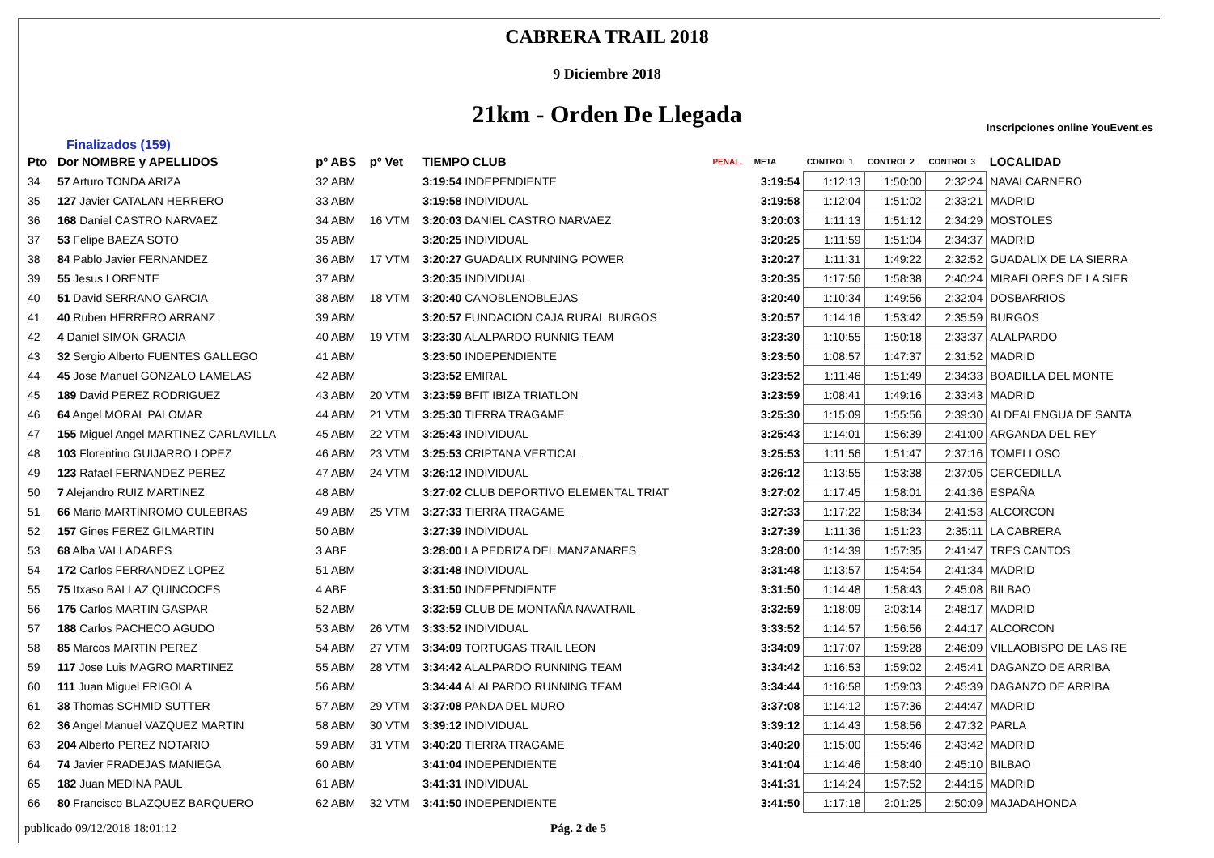CABRERA TRAIL 2018
9 Diciembre 2018
21km - Orden De Llegada
Inscripciones online YouEvent.es
Finalizados (159)
| Pto | Dor NOMBRE y APELLIDOS | pº ABS | pº Vet | TIEMPO CLUB | PENAL. | META | CONTROL 1 | CONTROL 2 | CONTROL 3 | LOCALIDAD |
| --- | --- | --- | --- | --- | --- | --- | --- | --- | --- | --- |
| 34 | 57 Arturo TONDA ARIZA | 32 ABM | | 3:19:54 INDEPENDIENTE | | 3:19:54 | 1:12:13 | 1:50:00 | 2:32:24 | NAVALCARNERO |
| 35 | 127 Javier CATALAN HERRERO | 33 ABM | | 3:19:58 INDIVIDUAL | | 3:19:58 | 1:12:04 | 1:51:02 | 2:33:21 | MADRID |
| 36 | 168 Daniel CASTRO NARVAEZ | 34 ABM | 16 VTM | 3:20:03 DANIEL CASTRO NARVAEZ | | 3:20:03 | 1:11:13 | 1:51:12 | 2:34:29 | MOSTOLES |
| 37 | 53 Felipe BAEZA SOTO | 35 ABM | | 3:20:25 INDIVIDUAL | | 3:20:25 | 1:11:59 | 1:51:04 | 2:34:37 | MADRID |
| 38 | 84 Pablo Javier FERNANDEZ | 36 ABM | 17 VTM | 3:20:27 GUADALIX RUNNING POWER | | 3:20:27 | 1:11:31 | 1:49:22 | 2:32:52 | GUADALIX DE LA SIERRA |
| 39 | 55 Jesus LORENTE | 37 ABM | | 3:20:35 INDIVIDUAL | | 3:20:35 | 1:17:56 | 1:58:38 | 2:40:24 | MIRAFLORES DE LA SIER |
| 40 | 51 David SERRANO GARCIA | 38 ABM | 18 VTM | 3:20:40 CANOBLENOBLEJAS | | 3:20:40 | 1:10:34 | 1:49:56 | 2:32:04 | DOSBARRIOS |
| 41 | 40 Ruben HERRERO ARRANZ | 39 ABM | | 3:20:57 FUNDACION CAJA RURAL BURGOS | | 3:20:57 | 1:14:16 | 1:53:42 | 2:35:59 | BURGOS |
| 42 | 4 Daniel SIMON GRACIA | 40 ABM | 19 VTM | 3:23:30 ALALPARDO RUNNIG TEAM | | 3:23:30 | 1:10:55 | 1:50:18 | 2:33:37 | ALALPARDO |
| 43 | 32 Sergio Alberto FUENTES GALLEGO | 41 ABM | | 3:23:50 INDEPENDIENTE | | 3:23:50 | 1:08:57 | 1:47:37 | 2:31:52 | MADRID |
| 44 | 45 Jose Manuel GONZALO LAMELAS | 42 ABM | | 3:23:52 EMIRAL | | 3:23:52 | 1:11:46 | 1:51:49 | 2:34:33 | BOADILLA DEL MONTE |
| 45 | 189 David PEREZ RODRIGUEZ | 43 ABM | 20 VTM | 3:23:59 BFIT IBIZA TRIATLON | | 3:23:59 | 1:08:41 | 1:49:16 | 2:33:43 | MADRID |
| 46 | 64 Angel MORAL PALOMAR | 44 ABM | 21 VTM | 3:25:30 TIERRA TRAGAME | | 3:25:30 | 1:15:09 | 1:55:56 | 2:39:30 | ALDEALENGUA DE SANTA |
| 47 | 155 Miguel Angel MARTINEZ CARLAVILLA | 45 ABM | 22 VTM | 3:25:43 INDIVIDUAL | | 3:25:43 | 1:14:01 | 1:56:39 | 2:41:00 | ARGANDA DEL REY |
| 48 | 103 Florentino GUIJARRO LOPEZ | 46 ABM | 23 VTM | 3:25:53 CRIPTANA VERTICAL | | 3:25:53 | 1:11:56 | 1:51:47 | 2:37:16 | TOMELLOSO |
| 49 | 123 Rafael FERNANDEZ PEREZ | 47 ABM | 24 VTM | 3:26:12 INDIVIDUAL | | 3:26:12 | 1:13:55 | 1:53:38 | 2:37:05 | CERCEDILLA |
| 50 | 7 Alejandro RUIZ MARTINEZ | 48 ABM | | 3:27:02 CLUB DEPORTIVO ELEMENTAL TRIAT | | 3:27:02 | 1:17:45 | 1:58:01 | 2:41:36 | ESPAÑA |
| 51 | 66 Mario MARTINROMO CULEBRAS | 49 ABM | 25 VTM | 3:27:33 TIERRA TRAGAME | | 3:27:33 | 1:17:22 | 1:58:34 | 2:41:53 | ALCORCON |
| 52 | 157 Gines FEREZ GILMARTIN | 50 ABM | | 3:27:39 INDIVIDUAL | | 3:27:39 | 1:11:36 | 1:51:23 | 2:35:11 | LA CABRERA |
| 53 | 68 Alba VALLADARES | 3 ABF | | 3:28:00 LA PEDRIZA DEL MANZANARES | | 3:28:00 | 1:14:39 | 1:57:35 | 2:41:47 | TRES CANTOS |
| 54 | 172 Carlos FERRANDEZ LOPEZ | 51 ABM | | 3:31:48 INDIVIDUAL | | 3:31:48 | 1:13:57 | 1:54:54 | 2:41:34 | MADRID |
| 55 | 75 Itxaso BALLAZ QUINCOCES | 4 ABF | | 3:31:50 INDEPENDIENTE | | 3:31:50 | 1:14:48 | 1:58:43 | 2:45:08 | BILBAO |
| 56 | 175 Carlos MARTIN GASPAR | 52 ABM | | 3:32:59 CLUB DE MONTAÑA NAVATRAIL | | 3:32:59 | 1:18:09 | 2:03:14 | 2:48:17 | MADRID |
| 57 | 188 Carlos PACHECO AGUDO | 53 ABM | 26 VTM | 3:33:52 INDIVIDUAL | | 3:33:52 | 1:14:57 | 1:56:56 | 2:44:17 | ALCORCON |
| 58 | 85 Marcos MARTIN PEREZ | 54 ABM | 27 VTM | 3:34:09 TORTUGAS TRAIL LEON | | 3:34:09 | 1:17:07 | 1:59:28 | 2:46:09 | VILLAOBISPO DE LAS RE |
| 59 | 117 Jose Luis MAGRO MARTINEZ | 55 ABM | 28 VTM | 3:34:42 ALALPARDO RUNNING TEAM | | 3:34:42 | 1:16:53 | 1:59:02 | 2:45:41 | DAGANZO DE ARRIBA |
| 60 | 111 Juan Miguel FRIGOLA | 56 ABM | | 3:34:44 ALALPARDO RUNNING TEAM | | 3:34:44 | 1:16:58 | 1:59:03 | 2:45:39 | DAGANZO DE ARRIBA |
| 61 | 38 Thomas SCHMID SUTTER | 57 ABM | 29 VTM | 3:37:08 PANDA DEL MURO | | 3:37:08 | 1:14:12 | 1:57:36 | 2:44:47 | MADRID |
| 62 | 36 Angel Manuel VAZQUEZ MARTIN | 58 ABM | 30 VTM | 3:39:12 INDIVIDUAL | | 3:39:12 | 1:14:43 | 1:58:56 | 2:47:32 | PARLA |
| 63 | 204 Alberto PEREZ NOTARIO | 59 ABM | 31 VTM | 3:40:20 TIERRA TRAGAME | | 3:40:20 | 1:15:00 | 1:55:46 | 2:43:42 | MADRID |
| 64 | 74 Javier FRADEJAS MANIEGA | 60 ABM | | 3:41:04 INDEPENDIENTE | | 3:41:04 | 1:14:46 | 1:58:40 | 2:45:10 | BILBAO |
| 65 | 182 Juan MEDINA PAUL | 61 ABM | | 3:41:31 INDIVIDUAL | | 3:41:31 | 1:14:24 | 1:57:52 | 2:44:15 | MADRID |
| 66 | 80 Francisco BLAZQUEZ BARQUERO | 62 ABM | 32 VTM | 3:41:50 INDEPENDIENTE | | 3:41:50 | 1:17:18 | 2:01:25 | 2:50:09 | MAJADAHONDA |
publicado 09/12/2018 18:01:12 Pág. 2 de 5